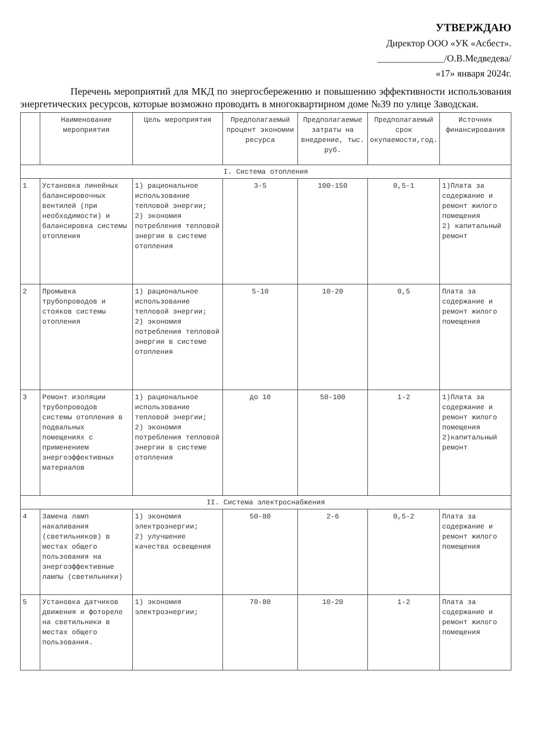УТВЕРЖДАЮ
Директор ООО «УК «Асбест».
______________/О.В.Медведева/
«17» января 2024г.
Перечень мероприятий для МКД по энергосбережению и повышению эффективности использования энергетических ресурсов, которые возможно проводить в многоквартирном доме №39 по улице Заводская.
| | Наименование мероприятия | Цель мероприятия | Предполагаемый процент экономии ресурса | Предполагаемые затраты на внедрение, тыс. руб. | Предполагаемый срок окупаемости,год. | Источник финансирования |
| --- | --- | --- | --- | --- | --- | --- |
| I. Система отопления | | | | | | |
| 1 | Установка линейных балансировочных вентилей (при необходимости) и балансировка системы отопления | 1) рациональное использование тепловой энергии; 2) экономия потребления тепловой энергии в системе отопления | 3-5 | 100-150 | 0,5-1 | 1)Плата за содержание и ремонт жилого помещения 2) капитальный ремонт |
| 2 | Промывка трубопроводов и стояков системы отопления | 1) рациональное использование тепловой энергии; 2) экономия потребления тепловой энергии в системе отопления | 5-10 | 10-20 | 0,5 | Плата за содержание и ремонт жилого помещения |
| 3 | Ремонт изоляции трубопроводов системы отопления в подвальных помещениях с применением энергоэффективных материалов | 1) рациональное использование тепловой энергии; 2) экономия потребления тепловой энергии в системе отопления | до 10 | 50-100 | 1-2 | 1)Плата за содержание и ремонт жилого помещения 2)капитальный ремонт |
| II. Система электроснабжения | | | | | | |
| 4 | Замена ламп накаливания (светильников) в местах общего пользования на энергоэффективные лампы (светильники) | 1) экономия электроэнергии; 2) улучшение качества освещения | 50-80 | 2-6 | 0,5-2 | Плата за содержание и ремонт жилого помещения |
| 5 | Установка датчиков движения и фотореле на светильники в местах общего пользования. | 1) экономия электроэнергии; | 70-80 | 10-20 | 1-2 | Плата за содержание и ремонт жилого помещения |